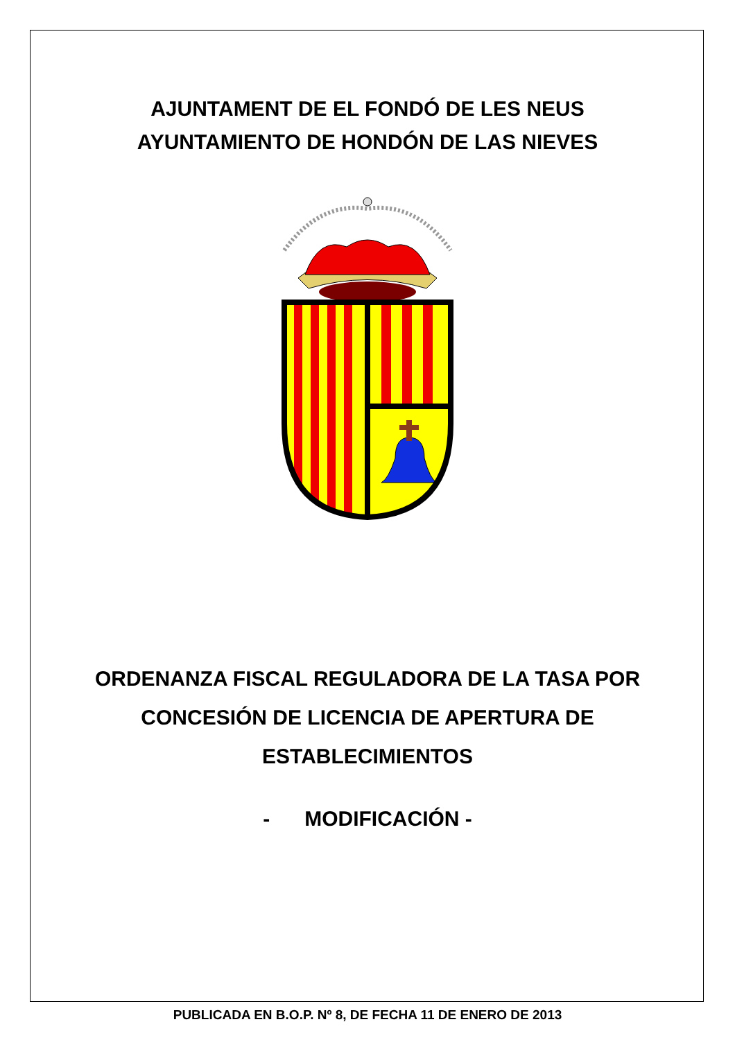AJUNTAMENT DE EL FONDÓ DE LES NEUS
AYUNTAMIENTO DE HONDÓN DE LAS NIEVES
ORDENANZA FISCAL REGULADORA DE LA TASA POR
CONCESIÓN DE LICENCIA DE APERTURA DE
ESTABLECIMIENTOS
- MODIFICACIÓN -
PUBLICADA EN B.O.P. Nº 8, DE FECHA 11 DE ENERO DE 2013